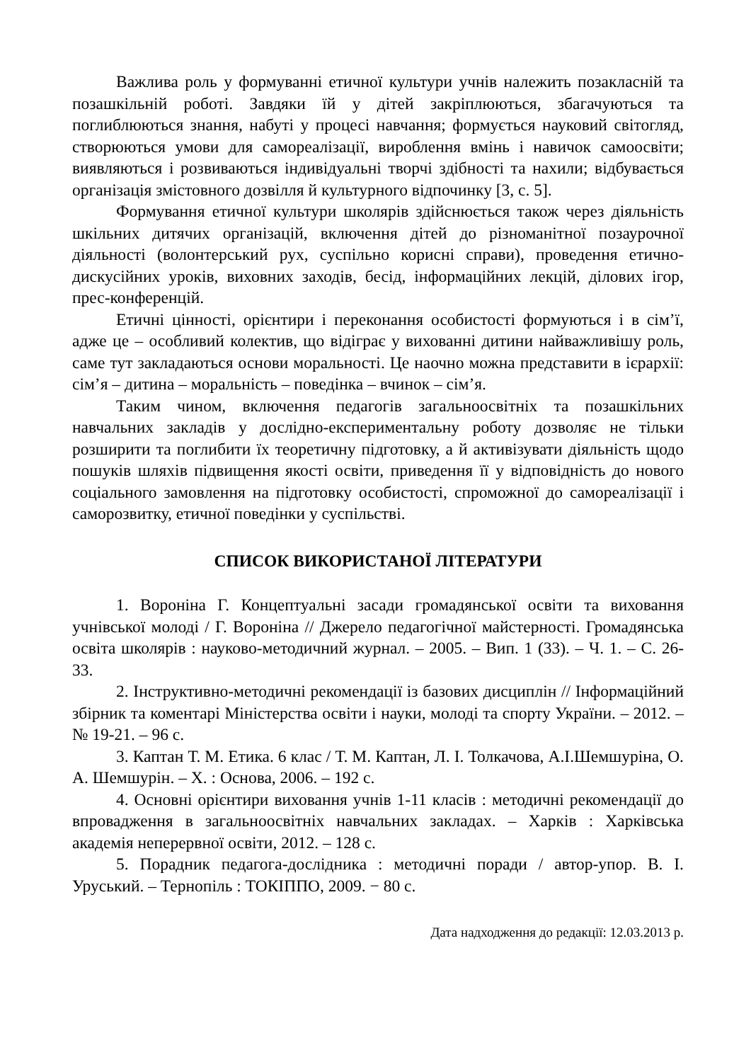Важлива роль у формуванні етичної культури учнів належить позакласній та позашкільній роботі. Завдяки їй у дітей закріплюються, збагачуються та поглиблюються знання, набуті у процесі навчання; формується науковий світогляд, створюються умови для самореалізації, вироблення вмінь і навичок самоосвіти; виявляються і розвиваються індивідуальні творчі здібності та нахили; відбувається організація змістовного дозвілля й культурного відпочинку [3, с. 5].
Формування етичної культури школярів здійснюється також через діяльність шкільних дитячих організацій, включення дітей до різноманітної позаурочної діяльності (волонтерський рух, суспільно корисні справи), проведення етично-дискусійних уроків, виховних заходів, бесід, інформаційних лекцій, ділових ігор, прес-конференцій.
Етичні цінності, орієнтири і переконання особистості формуються і в сім’ї, адже це – особливий колектив, що відіграє у вихованні дитини найважливішу роль, саме тут закладаються основи моральності. Це наочно можна представити в ієрархії: сім’я – дитина – моральність – поведінка – вчинок – сім’я.
Таким чином, включення педагогів загальноосвітніх та позашкільних навчальних закладів у дослідно-експериментальну роботу дозволяє не тільки розширити та поглибити їх теоретичну підготовку, а й активізувати діяльність щодо пошуків шляхів підвищення якості освіти, приведення її у відповідність до нового соціального замовлення на підготовку особистості, спроможної до самореалізації і саморозвитку, етичної поведінки у суспільстві.
СПИСОК ВИКОРИСТАНОЇ ЛІТЕРАТУРИ
1. Вороніна Г. Концептуальні засади громадянської освіти та виховання учнівської молоді / Г. Вороніна // Джерело педагогічної майстерності. Громадянська освіта школярів : науково-методичний журнал. – 2005. – Вип. 1 (33). – Ч. 1. – С. 26-33.
2. Інструктивно-методичні рекомендації із базових дисциплін // Інформаційний збірник та коментарі Міністерства освіти і науки, молоді та спорту України. – 2012. – № 19-21. – 96 с.
3. Каптан Т. М. Етика. 6 клас / Т. М. Каптан, Л. І. Толкачова, А.І.Шемшуріна, О. А. Шемшурін. – Х. : Основа, 2006. – 192 с.
4. Основні орієнтири виховання учнів 1-11 класів : методичні рекомендації до впровадження в загальноосвітніх навчальних закладах. – Харків : Харківська академія неперервної освіти, 2012. – 128 с.
5. Порадник педагога-дослідника : методичні поради / автор-упор. В. І. Уруський. – Тернопіль : ТОКІППО, 2009. − 80 с.
Дата надходження до редакції: 12.03.2013 р.